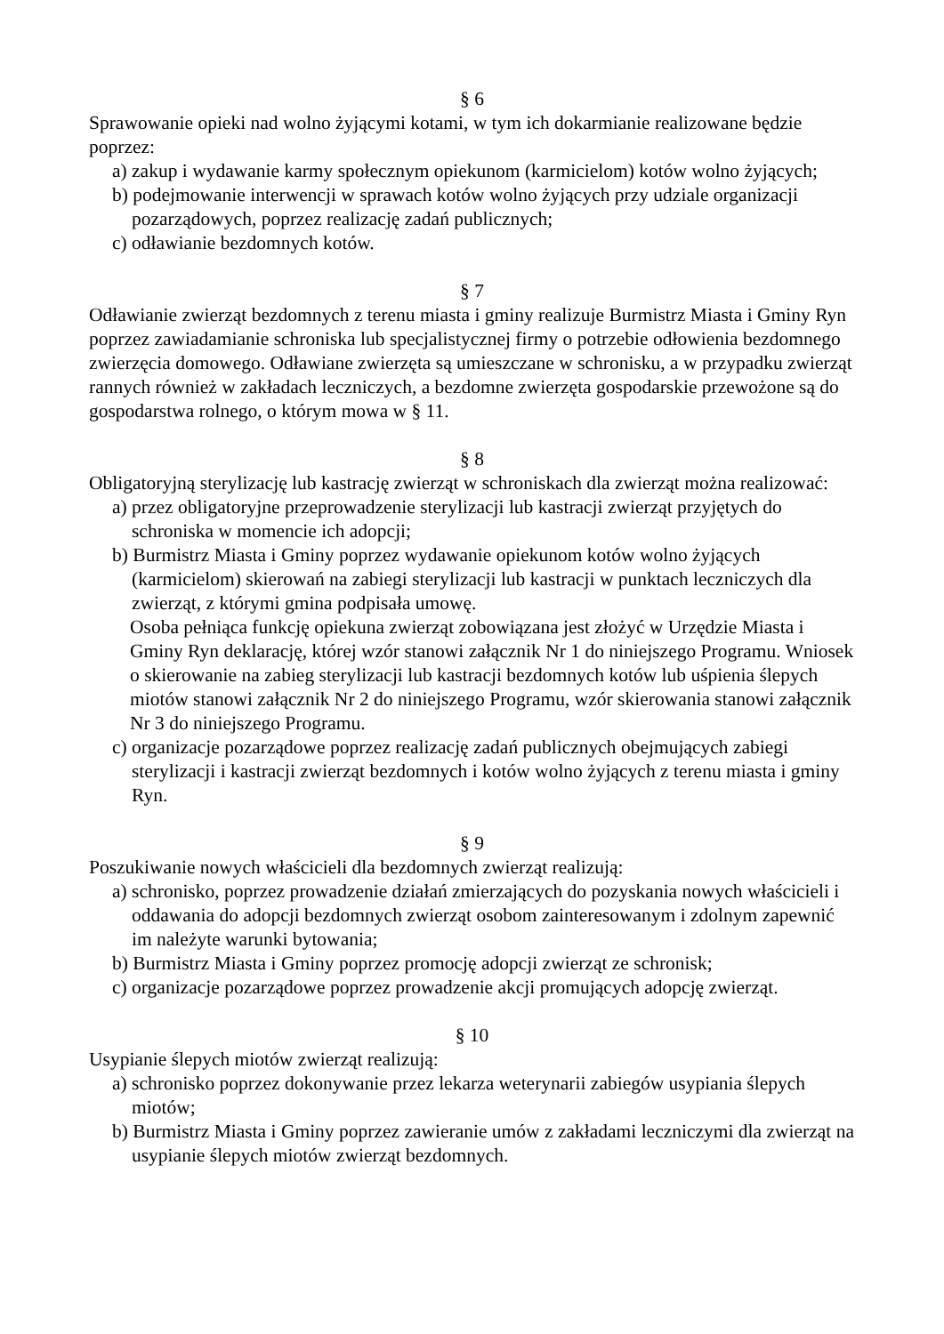§ 6
Sprawowanie opieki nad wolno żyjącymi kotami, w tym ich dokarmianie realizowane będzie poprzez:
a) zakup i wydawanie karmy społecznym opiekunom (karmicielom) kotów wolno żyjących;
b) podejmowanie interwencji w sprawach kotów wolno żyjących przy udziale organizacji pozarządowych, poprzez realizację zadań publicznych;
c) odławianie bezdomnych kotów.
§ 7
Odławianie zwierząt bezdomnych z terenu miasta i gminy realizuje Burmistrz Miasta i Gminy Ryn poprzez zawiadamianie schroniska lub specjalistycznej firmy o potrzebie odłowienia bezdomnego zwierzęcia domowego. Odławiane zwierzęta są umieszczane w schronisku, a w przypadku zwierząt rannych również w zakładach leczniczych, a bezdomne zwierzęta gospodarskie przewożone są do gospodarstwa rolnego, o którym mowa w § 11.
§ 8
Obligatoryjną sterylizację lub kastrację zwierząt w schroniskach dla zwierząt można realizować:
a) przez obligatoryjne przeprowadzenie sterylizacji lub kastracji zwierząt przyjętych do schroniska w momencie ich adopcji;
b) Burmistrz Miasta i Gminy poprzez wydawanie opiekunom kotów wolno żyjących (karmicielom) skierowań na zabiegi sterylizacji lub kastracji w punktach leczniczych dla zwierząt, z którymi gmina podpisała umowę.
Osoba pełniąca funkcję opiekuna zwierząt zobowiązana jest złożyć w Urzędzie Miasta i Gminy Ryn deklarację, której wzór stanowi załącznik Nr 1 do niniejszego Programu. Wniosek o skierowanie na zabieg sterylizacji lub kastracji bezdomnych kotów lub uśpienia ślepych miotów stanowi załącznik Nr 2 do niniejszego Programu, wzór skierowania stanowi załącznik Nr 3 do niniejszego Programu.
c) organizacje pozarządowe poprzez realizację zadań publicznych obejmujących zabiegi sterylizacji i kastracji zwierząt bezdomnych i kotów wolno żyjących z terenu miasta i gminy Ryn.
§ 9
Poszukiwanie nowych właścicieli dla bezdomnych zwierząt realizują:
a) schronisko, poprzez prowadzenie działań zmierzających do pozyskania nowych właścicieli i oddawania do adopcji bezdomnych zwierząt osobom zainteresowanym i zdolnym zapewnić im należyte warunki bytowania;
b) Burmistrz Miasta i Gminy poprzez promocję adopcji zwierząt ze schronisk;
c) organizacje pozarządowe poprzez prowadzenie akcji promujących adopcję zwierząt.
§ 10
Usypianie ślepych miotów zwierząt realizują:
a) schronisko poprzez dokonywanie przez lekarza weterynarii zabiegów usypiania ślepych miotów;
b) Burmistrz Miasta i Gminy poprzez zawieranie umów z zakładami leczniczymi dla zwierząt na usypianie ślepych miotów zwierząt bezdomnych.